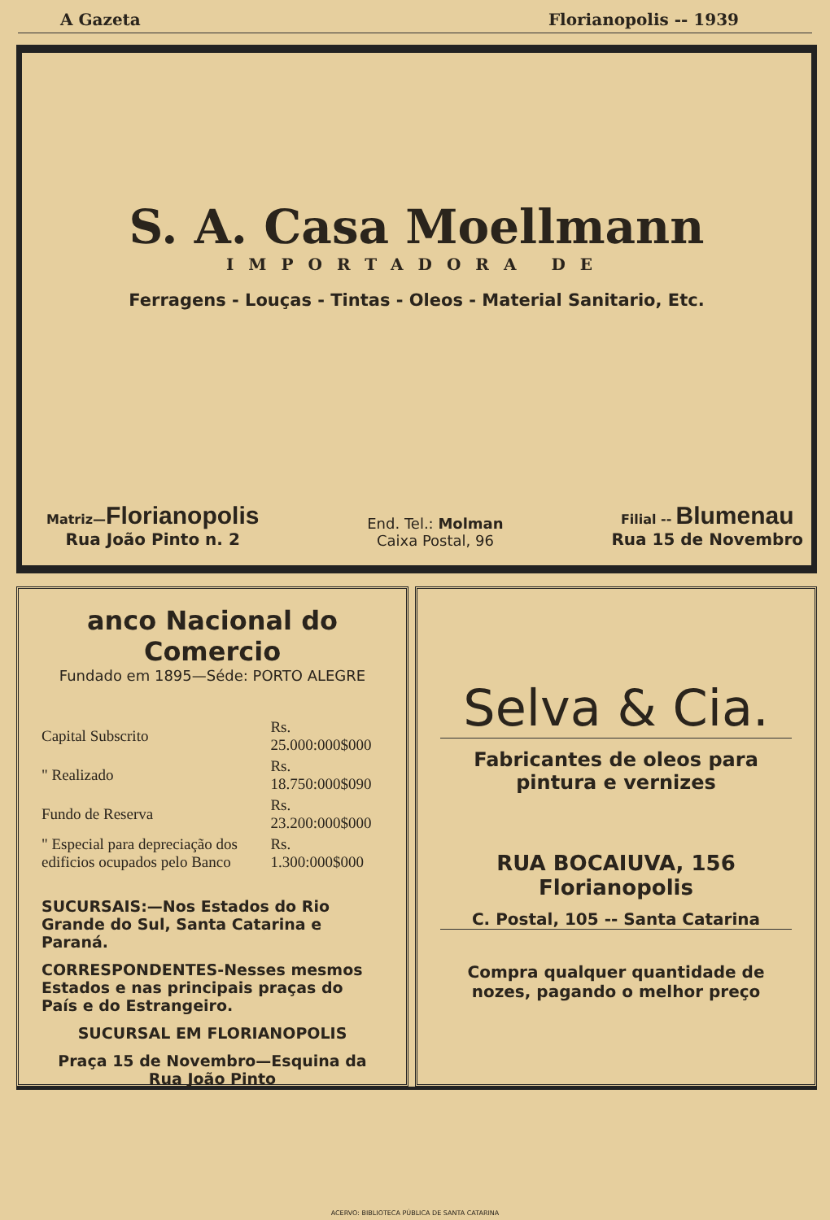A Gazeta Florianopolis -- 1939
S. A. Casa Moellmann
IMPORTADORA DE
Ferragens - Louças - Tintas - Oleos - Material Sanitario, Etc.
Matriz—Florianopolis
Rua João Pinto n. 2
End. Tel.: Molman
Caixa Postal, 96
Filial -- Blumenau
Rua 15 de Novembro
anco Nacional do Comercio
Fundado em 1895—Séde: PORTO ALEGRE
| Capital Subscrito | Rs. 25.000:000$000 |
| " Realizado | Rs. 18.750:000$090 |
| Fundo de Reserva | Rs. 23.200:000$000 |
| " Especial para depreciação dos edificios ocupados pelo Banco | Rs. 1.300:000$000 |
SUCURSAIS:—Nos Estados do Rio Grande do Sul, Santa Catarina e Paraná.
CORRESPONDENTES-Nesses mesmos Estados e nas principais praças do País e do Estrangeiro.
SUCURSAL EM FLORIANOPOLIS
Praça 15 de Novembro—Esquina da Rua João Pinto
Selva & Cia.
Fabricantes de oleos para pintura e vernizes
RUA BOCAIUVA, 156
Florianopolis
C. Postal, 105 -- Santa Catarina
Compra qualquer quantidade de nozes, pagando o melhor preço
ACERVO: BIBLIOTECA PÚBLICA DE SANTA CATARINA